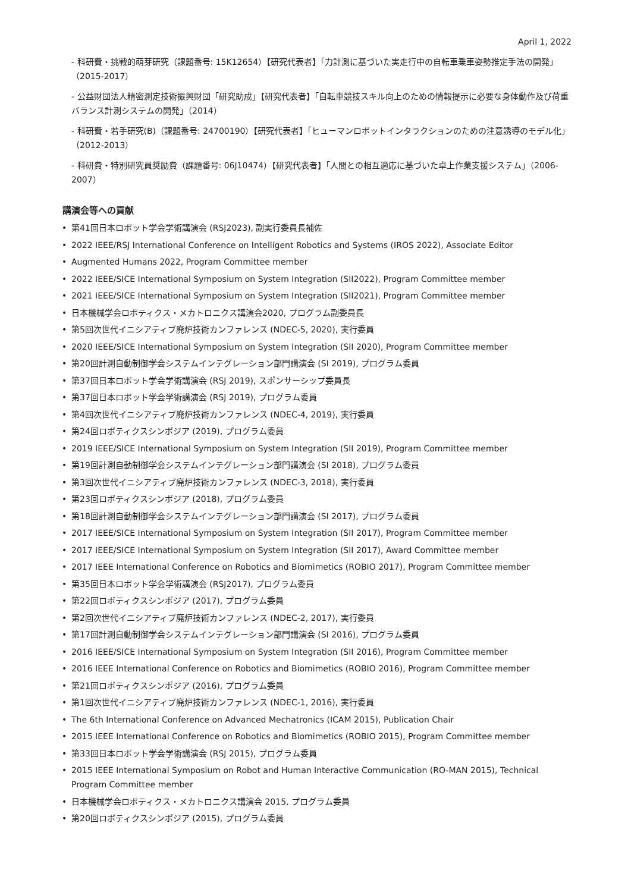April 1, 2022
- 科研費・挑戦的萌芽研究（課題番号: 15K12654）【研究代表者】「力計測に基づいた実走行中の自転車乗車姿勢推定手法の開発」（2015-2017）
- 公益財団法人精密測定技術振興財団「研究助成」【研究代表者】「自転車競技スキル向上のための情報提示に必要な身体動作及び荷重バランス計測システムの開発」（2014）
- 科研費・若手研究(B)（課題番号: 24700190）【研究代表者】「ヒューマンロボットインタラクションのための注意誘導のモデル化」（2012-2013）
- 科研費・特別研究員奨励費（課題番号: 06J10474）【研究代表者】「人間との相互適応に基づいた卓上作業支援システム」（2006-2007）
講演会等への貢献
• 第41回日本ロボット学会学術講演会 (RSJ2023), 副実行委員長補佐
• 2022 IEEE/RSJ International Conference on Intelligent Robotics and Systems (IROS 2022), Associate Editor
• Augmented Humans 2022, Program Committee member
• 2022 IEEE/SICE International Symposium on System Integration (SII2022), Program Committee member
• 2021 IEEE/SICE International Symposium on System Integration (SII2021), Program Committee member
• 日本機械学会ロボティクス・メカトロニクス講演会2020, プログラム副委員長
• 第5回次世代イニシアティブ廃炉技術カンファレンス (NDEC-5, 2020), 実行委員
• 2020 IEEE/SICE International Symposium on System Integration (SII 2020), Program Committee member
• 第20回計測自動制御学会システムインテグレーション部門講演会 (SI 2019), プログラム委員
• 第37回日本ロボット学会学術講演会 (RSJ 2019), スポンサーシップ委員長
• 第37回日本ロボット学会学術講演会 (RSJ 2019), プログラム委員
• 第4回次世代イニシアティブ廃炉技術カンファレンス (NDEC-4, 2019), 実行委員
• 第24回ロボティクスシンポジア (2019), プログラム委員
• 2019 IEEE/SICE International Symposium on System Integration (SII 2019), Program Committee member
• 第19回計測自動制御学会システムインテグレーション部門講演会 (SI 2018), プログラム委員
• 第3回次世代イニシアティブ廃炉技術カンファレンス (NDEC-3, 2018), 実行委員
• 第23回ロボティクスシンポジア (2018), プログラム委員
• 第18回計測自動制御学会システムインテグレーション部門講演会 (SI 2017), プログラム委員
• 2017 IEEE/SICE International Symposium on System Integration (SII 2017), Program Committee member
• 2017 IEEE/SICE International Symposium on System Integration (SII 2017), Award Committee member
• 2017 IEEE International Conference on Robotics and Biomimetics (ROBIO 2017), Program Committee member
• 第35回日本ロボット学会学術講演会 (RSJ2017), プログラム委員
• 第22回ロボティクスシンポジア (2017), プログラム委員
• 第2回次世代イニシアティブ廃炉技術カンファレンス (NDEC-2, 2017), 実行委員
• 第17回計測自動制御学会システムインテグレーション部門講演会 (SI 2016), プログラム委員
• 2016 IEEE/SICE International Symposium on System Integration (SII 2016), Program Committee member
• 2016 IEEE International Conference on Robotics and Biomimetics (ROBIO 2016), Program Committee member
• 第21回ロボティクスシンポジア (2016), プログラム委員
• 第1回次世代イニシアティブ廃炉技術カンファレンス (NDEC-1, 2016), 実行委員
• The 6th International Conference on Advanced Mechatronics (ICAM 2015), Publication Chair
• 2015 IEEE International Conference on Robotics and Biomimetics (ROBIO 2015), Program Committee member
• 第33回日本ロボット学会学術講演会 (RSJ 2015), プログラム委員
• 2015 IEEE International Symposium on Robot and Human Interactive Communication (RO-MAN 2015), Technical Program Committee member
• 日本機械学会ロボティクス・メカトロニクス講演会 2015, プログラム委員
• 第20回ロボティクスシンポジア (2015), プログラム委員